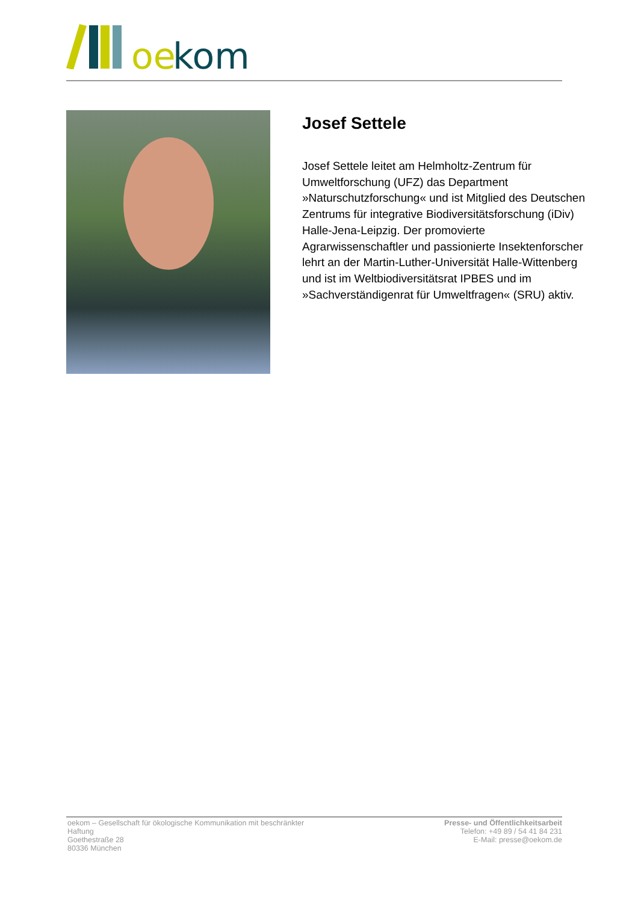oe
kom
Josef Settele
Josef Settele leitet am Helmholtz-Zentrum für Umweltforschung (UFZ) das Department »Naturschutzforschung« und ist Mitglied des Deutschen Zentrums für integrative Biodiversitätsforschung (iDiv) Halle-Jena-Leipzig. Der promovierte Agrarwissenschaftler und passionierte Insektenforscher lehrt an der Martin-Luther-Universität Halle-Wittenberg und ist im Weltbiodiversitätsrat IPBES und im »Sachverständigenrat für Umweltfragen« (SRU) aktiv.
oekom – Gesellschaft für ökologische Kommunikation mit beschränkter Haftung
Goethestraße 28
80336 München
Presse- und Öffentlichkeitsarbeit
Telefon: +49 89 / 54 41 84 231
E-Mail: presse@oekom.de